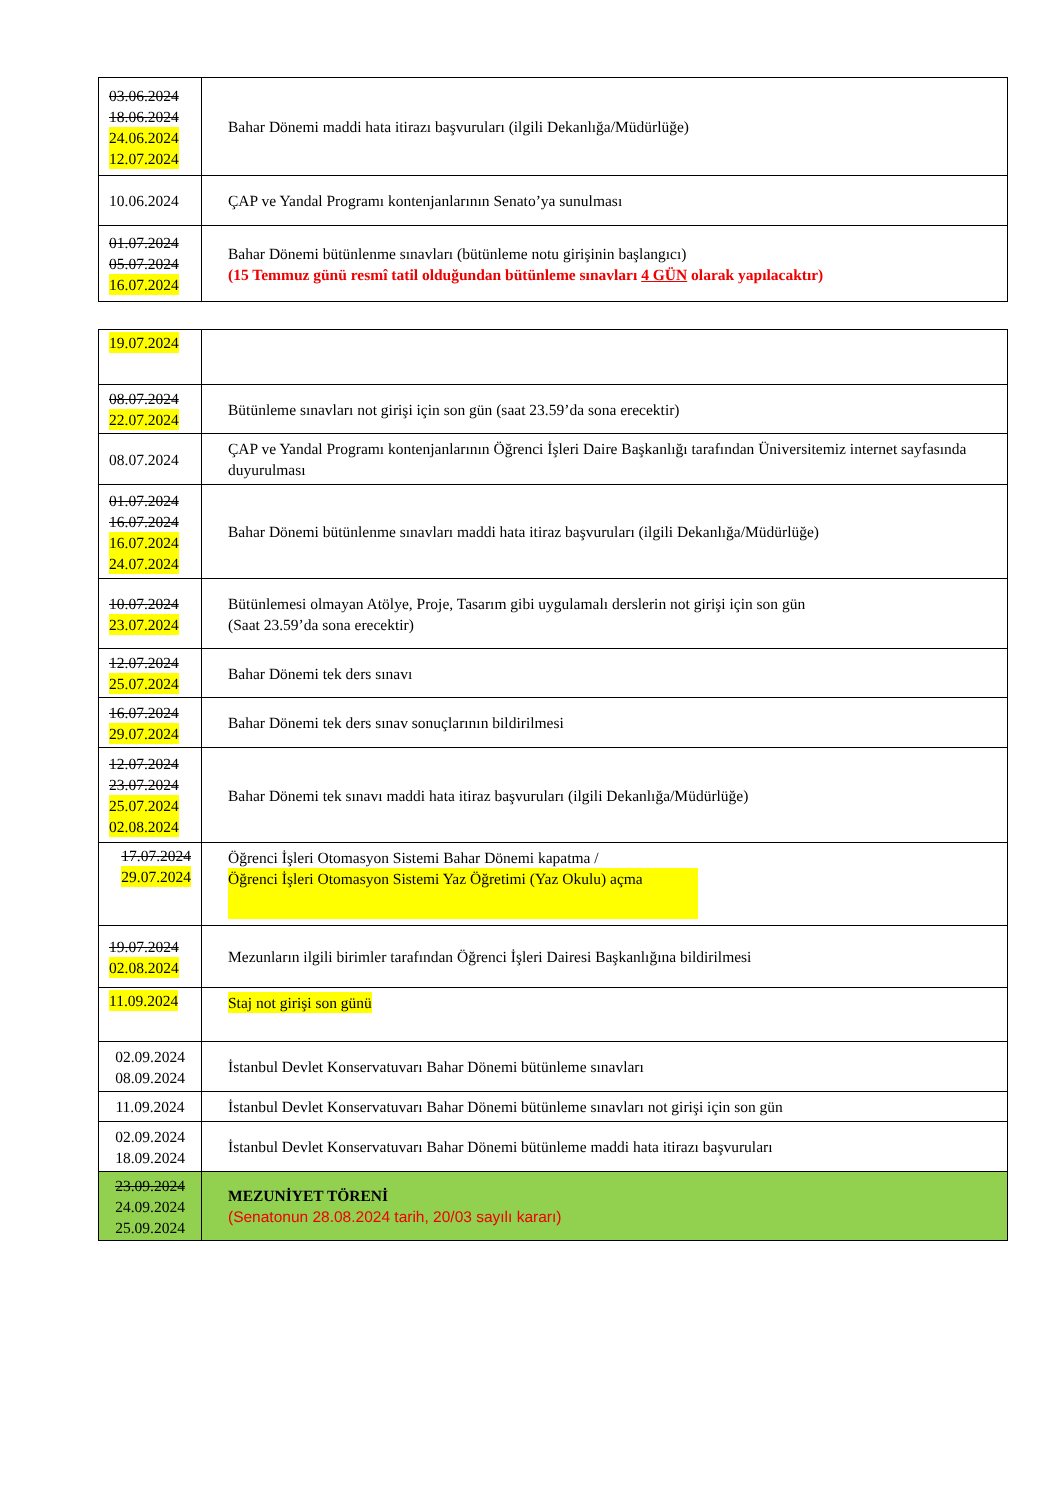| 03.06.2024 18.06.2024 24.06.2024 12.07.2024 | Bahar Dönemi maddi hata itirazı başvuruları (ilgili Dekanlığa/Müdürlüğe) |
| 10.06.2024 | ÇAP ve Yandal Programı kontenjanlarının Senato’ya sunulması |
| 01.07.2024 05.07.2024 16.07.2024 | Bahar Dönemi bütünlenme sınavları (bütünleme notu girişinin başlangıcı) (15 Temmuz günü resmî tatil olduğundan bütünleme sınavları 4 GÜN olarak yapılacaktır) |
| 19.07.2024 | |
| 08.07.2024 22.07.2024 | Bütünleme sınavları not girişi için son gün (saat 23.59’da sona erecektir) |
| 08.07.2024 | ÇAP ve Yandal Programı kontenjanlarının Öğrenci İşleri Daire Başkanlığı tarafından Üniversitemiz internet sayfasında duyurulması |
| 01.07.2024 16.07.2024 16.07.2024 24.07.2024 | Bahar Dönemi bütünlenme sınavları maddi hata itiraz başvuruları (ilgili Dekanlığa/Müdürlüğe) |
| 10.07.2024 23.07.2024 | Bütünlemesi olmayan Atölye, Proje, Tasarım gibi uygulamalı derslerin not girişi için son gün (Saat 23.59’da sona erecektir) |
| 12.07.2024 25.07.2024 | Bahar Dönemi tek ders sınavı |
| 16.07.2024 29.07.2024 | Bahar Dönemi tek ders sınav sonuçlarının bildirilmesi |
| 12.07.2024 23.07.2024 25.07.2024 02.08.2024 | Bahar Dönemi tek sınavı maddi hata itiraz başvuruları (ilgili Dekanlığa/Müdürlüğe) |
| 17.07.2024 29.07.2024 | Öğrenci İşleri Otomasyon Sistemi Bahar Dönemi kapatma / Öğrenci İşleri Otomasyon Sistemi Yaz Öğretimi (Yaz Okulu) açma |
| 19.07.2024 02.08.2024 | Mezunların ilgili birimler tarafından Öğrenci İşleri Dairesi Başkanlığına bildirilmesi |
| 11.09.2024 | Staj not girişi son günü |
| 02.09.2024 08.09.2024 | İstanbul Devlet Konservatuvarı Bahar Dönemi bütünleme sınavları |
| 11.09.2024 | İstanbul Devlet Konservatuvarı Bahar Dönemi bütünleme sınavları not girişi için son gün |
| 02.09.2024 18.09.2024 | İstanbul Devlet Konservatuvarı Bahar Dönemi bütünleme maddi hata itirazı başvuruları |
| 23.09.2024 24.09.2024 25.09.2024 | MEZUNİYET TÖRENİ (Senatonun 28.08.2024 tarih, 20/03 sayılı kararı) |